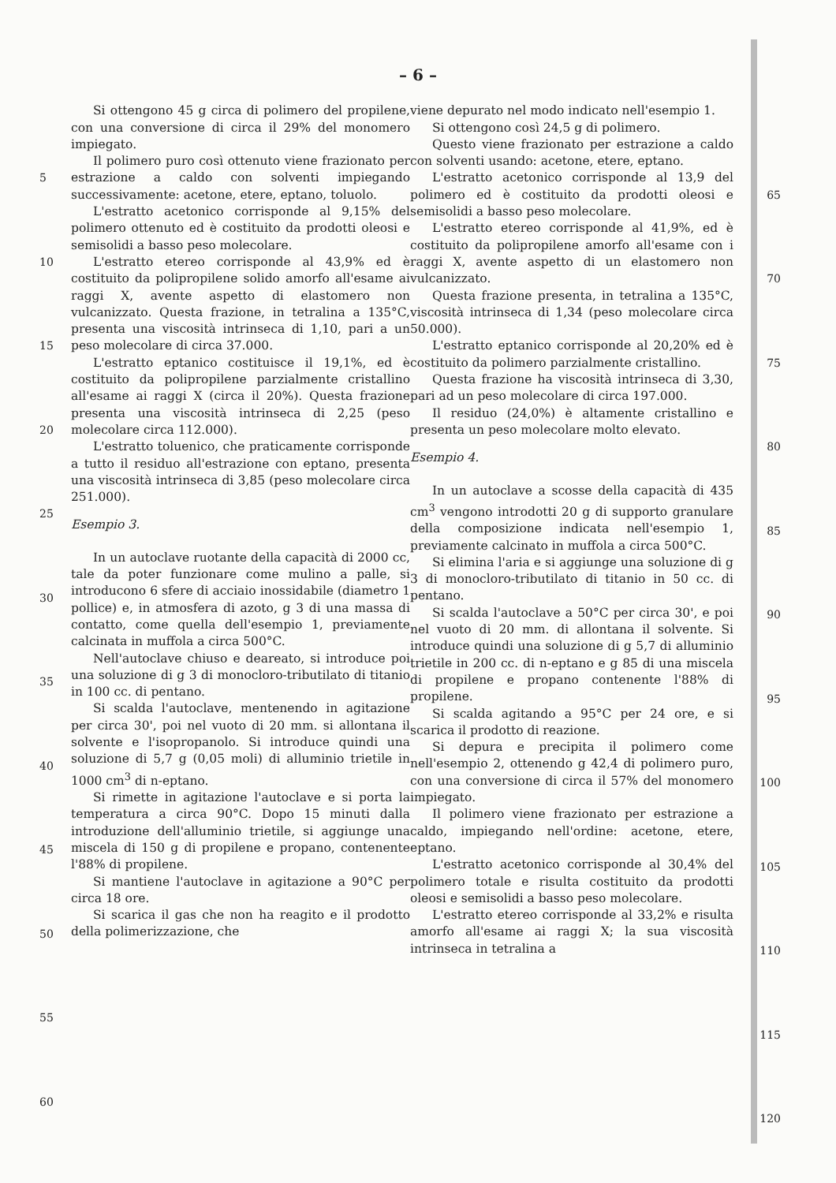– 6 –
5
10
15
20
25
30
35
40
45
50
55
60
Si ottengono 45 g circa di polimero del propilene, con una conversione di circa il 29% del monomero impiegato.
Il polimero puro così ottenuto viene frazionato per estrazione a caldo con solventi impiegando successivamente: acetone, etere, eptano, toluolo.
L'estratto acetonico corrisponde al 9,15% del polimero ottenuto ed è costituito da prodotti oleosi e semisolidi a basso peso molecolare.
L'estratto etereo corrisponde al 43,9% ed è costituito da polipropilene solido amorfo all'esame ai raggi X, avente aspetto di elastomero non vulcanizzato. Questa frazione, in tetralina a 135°C, presenta una viscosità intrinseca di 1,10, pari a un peso molecolare di circa 37.000.
L'estratto eptanico costituisce il 19,1%, ed è costituito da polipropilene parzialmente cristallino all'esame ai raggi X (circa il 20%). Questa frazione presenta una viscosità intrinseca di 2,25 (peso molecolare circa 112.000).
L'estratto toluenico, che praticamente corrisponde a tutto il residuo all'estrazione con eptano, presenta una viscosità intrinseca di 3,85 (peso molecolare circa 251.000).
Esempio 3.
In un autoclave ruotante della capacità di 2000 cc, tale da poter funzionare come mulino a palle, si introducono 6 sfere di acciaio inossidabile (diametro 1 pollice) e, in atmosfera di azoto, g 3 di una massa di contatto, come quella dell'esempio 1, previamente calcinata in muffola a circa 500°C.
Nell'autoclave chiuso e deareato, si introduce poi una soluzione di g 3 di monocloro-tributilato di titanio in 100 cc. di pentano.
Si scalda l'autoclave, mentenendo in agitazione per circa 30', poi nel vuoto di 20 mm. si allontana il solvente e l'isopropanolo. Si introduce quindi una soluzione di 5,7 g (0,05 moli) di alluminio trietile in 1000 cm<sup>3</sup> di n-eptano.
Si rimette in agitazione l'autoclave e si porta la temperatura a circa 90°C. Dopo 15 minuti dalla introduzione dell'alluminio trietile, si aggiunge una miscela di 150 g di propilene e propano, contenente l'88% di propilene.
Si mantiene l'autoclave in agitazione a 90°C per circa 18 ore.
Si scarica il gas che non ha reagito e il prodotto della polimerizzazione, che
viene depurato nel modo indicato nell'esempio 1.
Si ottengono così 24,5 g di polimero.
Questo viene frazionato per estrazione a caldo con solventi usando: acetone, etere, eptano.
L'estratto acetonico corrisponde al 13,9 del polimero ed è costituito da prodotti oleosi e semisolidi a basso peso molecolare.
L'estratto etereo corrisponde al 41,9%, ed è costituito da polipropilene amorfo all'esame con i raggi X, avente aspetto di un elastomero non vulcanizzato.
Questa frazione presenta, in tetralina a 135°C, viscosità intrinseca di 1,34 (peso molecolare circa 50.000).
L'estratto eptanico corrisponde al 20,20% ed è costituito da polimero parzialmente cristallino.
Questa frazione ha viscosità intrinseca di 3,30, pari ad un peso molecolare di circa 197.000.
Il residuo (24,0%) è altamente cristallino e presenta un peso molecolare molto elevato.
Esempio 4.
In un autoclave a scosse della capacità di 435 cm<sup>3</sup> vengono introdotti 20 g di supporto granulare della composizione indicata nell'esempio 1, previamente calcinato in muffola a circa 500°C.
Si elimina l'aria e si aggiunge una soluzione di g 3 di monocloro-tributilato di titanio in 50 cc. di pentano.
Si scalda l'autoclave a 50°C per circa 30', e poi nel vuoto di 20 mm. di allontana il solvente. Si introduce quindi una soluzione di g 5,7 di alluminio trietile in 200 cc. di n-eptano e g 85 di una miscela di propilene e propano contenente l'88% di propilene.
Si scalda agitando a 95°C per 24 ore, e si scarica il prodotto di reazione.
Si depura e precipita il polimero come nell'esempio 2, ottenendo g 42,4 di polimero puro, con una conversione di circa il 57% del monomero impiegato.
Il polimero viene frazionato per estrazione a caldo, impiegando nell'ordine: acetone, etere, eptano.
L'estratto acetonico corrisponde al 30,4% del polimero totale e risulta costituito da prodotti oleosi e semisolidi a basso peso molecolare.
L'estratto etereo corrisponde al 33,2% e risulta amorfo all'esame ai raggi X; la sua viscosità intrinseca in tetralina a
65
70
75
80
85
90
95
100
105
110
115
120